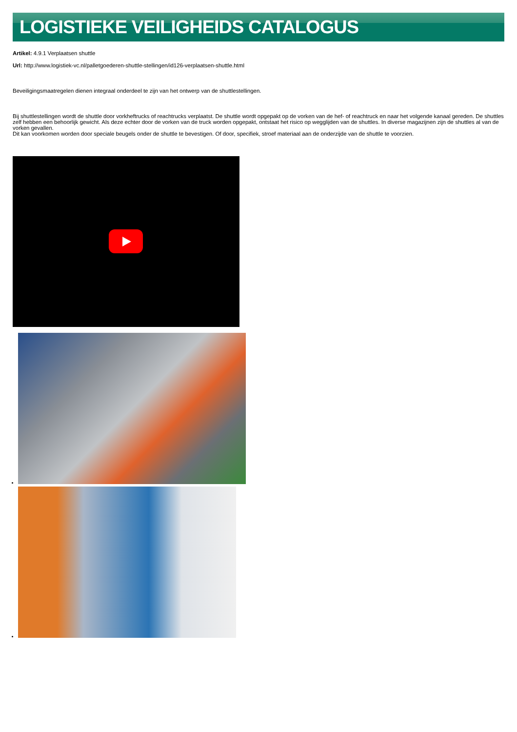LOGISTIEKE VEILIGHEIDS CATALOGUS
Artikel: 4.9.1 Verplaatsen shuttle
Url: http://www.logistiek-vc.nl/palletgoederen-shuttle-stellingen/id126-verplaatsen-shuttle.html
Beveiligingsmaatregelen dienen integraal onderdeel te zijn van het ontwerp van de shuttlestellingen.
Bij shuttlestellingen wordt de shuttle door vorkheftrucks of reachtrucks verplaatst. De shuttle wordt opgepakt op de vorken van de hef- of reachtruck en naar het volgende kanaal gereden. De shuttles zelf hebben een behoorlijk gewicht. Als deze echter door de vorken van de truck worden opgepakt, ontstaat het risico op wegglijden van de shuttles. In diverse magazijnen zijn de shuttles al van de vorken gevallen.
Dit kan voorkomen worden door speciale beugels onder de shuttle te bevestigen. Of door, specifiek, stroef materiaal aan de onderzijde van de shuttle te voorzien.